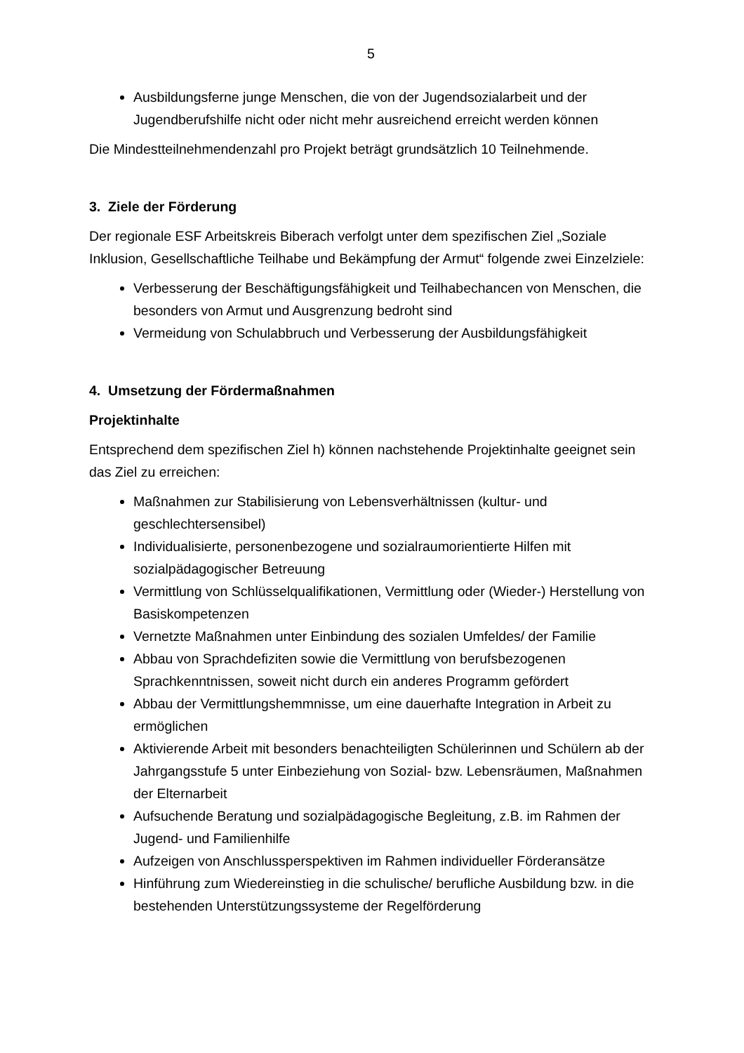5
Ausbildungsferne junge Menschen, die von der Jugendsozialarbeit und der Jugendberufshilfe nicht oder nicht mehr ausreichend erreicht werden können
Die Mindestteilnehmendenzahl pro Projekt beträgt grundsätzlich 10 Teilnehmende.
3. Ziele der Förderung
Der regionale ESF Arbeitskreis Biberach verfolgt unter dem spezifischen Ziel „Soziale Inklusion, Gesellschaftliche Teilhabe und Bekämpfung der Armut“ folgende zwei Einzelziele:
Verbesserung der Beschäftigungsfähigkeit und Teilhabechancen von Menschen, die besonders von Armut und Ausgrenzung bedroht sind
Vermeidung von Schulabbruch und Verbesserung der Ausbildungsfähigkeit
4. Umsetzung der Fördermaßnahmen
Projektinhalte
Entsprechend dem spezifischen Ziel h) können nachstehende Projektinhalte geeignet sein das Ziel zu erreichen:
Maßnahmen zur Stabilisierung von Lebensverhältnissen (kultur- und geschlechtersensibel)
Individualisierte, personenbezogene und sozialraumorientierte Hilfen mit sozialpädagogischer Betreuung
Vermittlung von Schlüsselqualifikationen, Vermittlung oder (Wieder-) Herstellung von Basiskompetenzen
Vernetzte Maßnahmen unter Einbindung des sozialen Umfeldes/ der Familie
Abbau von Sprachdefiziten sowie die Vermittlung von berufsbezogenen Sprachkenntnissen, soweit nicht durch ein anderes Programm gefördert
Abbau der Vermittlungshemmnisse, um eine dauerhafte Integration in Arbeit zu ermöglichen
Aktivierende Arbeit mit besonders benachteiligten Schülerinnen und Schülern ab der Jahrgangsstufe 5 unter Einbeziehung von Sozial- bzw. Lebensräumen, Maßnahmen der Elternarbeit
Aufsuchende Beratung und sozialpädagogische Begleitung, z.B. im Rahmen der Jugend- und Familienhilfe
Aufzeigen von Anschlussperspektiven im Rahmen individueller Förderansätze
Hinführung zum Wiedereinstieg in die schulische/ berufliche Ausbildung bzw. in die bestehenden Unterstützungssysteme der Regelförderung